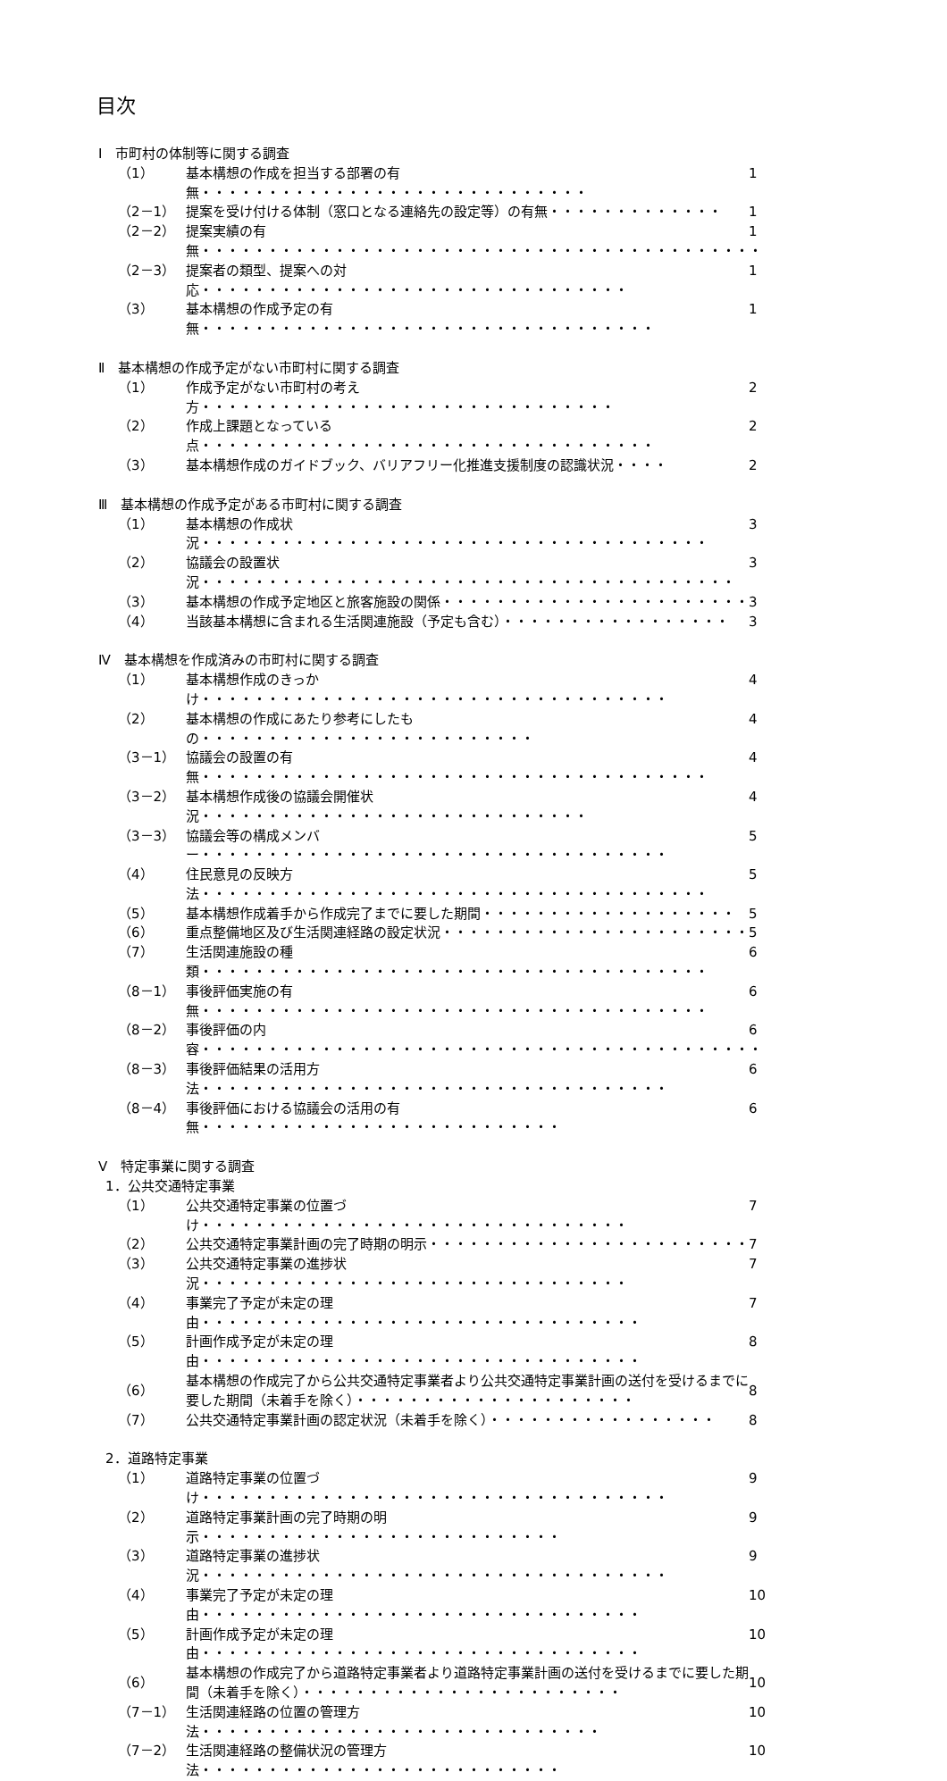目次
Ⅰ　市町村の体制等に関する調査
（1） 基本構想の作成を担当する部署の有無・・・・・・・・・・・・・・・・・・・・・・・・・・・・・ 1
（2－1） 提案を受け付ける体制（窓口となる連絡先の設定等）の有無・・・・・・・・・・・・・ 1
（2－2） 提案実績の有無・・・・・・・・・・・・・・・・・・・・・・・・・・・・・・・・・・・・・・・・・・ 1
（2－3） 提案者の類型、提案への対応・・・・・・・・・・・・・・・・・・・・・・・・・・・・・・・・ 1
（3） 基本構想の作成予定の有無・・・・・・・・・・・・・・・・・・・・・・・・・・・・・・・・・・ 1
Ⅱ　基本構想の作成予定がない市町村に関する調査
（1） 作成予定がない市町村の考え方・・・・・・・・・・・・・・・・・・・・・・・・・・・・・・・ 2
（2） 作成上課題となっている点・・・・・・・・・・・・・・・・・・・・・・・・・・・・・・・・・・ 2
（3） 基本構想作成のガイドブック、バリアフリー化推進支援制度の認識状況・・・・ 2
Ⅲ　基本構想の作成予定がある市町村に関する調査
（1） 基本構想の作成状況・・・・・・・・・・・・・・・・・・・・・・・・・・・・・・・・・・・・・・ 3
（2） 協議会の設置状況・・・・・・・・・・・・・・・・・・・・・・・・・・・・・・・・・・・・・・・・ 3
（3） 基本構想の作成予定地区と旅客施設の関係・・・・・・・・・・・・・・・・・・・・・・・ 3
（4） 当該基本構想に含まれる生活関連施設（予定も含む）・・・・・・・・・・・・・・・・・ 3
Ⅳ　基本構想を作成済みの市町村に関する調査
（1） 基本構想作成のきっかけ・・・・・・・・・・・・・・・・・・・・・・・・・・・・・・・・・・・ 4
（2） 基本構想の作成にあたり参考にしたもの・・・・・・・・・・・・・・・・・・・・・・・・・ 4
（3－1） 協議会の設置の有無・・・・・・・・・・・・・・・・・・・・・・・・・・・・・・・・・・・・・・ 4
（3－2） 基本構想作成後の協議会開催状況・・・・・・・・・・・・・・・・・・・・・・・・・・・・・ 4
（3－3） 協議会等の構成メンバー・・・・・・・・・・・・・・・・・・・・・・・・・・・・・・・・・・・ 5
（4） 住民意見の反映方法・・・・・・・・・・・・・・・・・・・・・・・・・・・・・・・・・・・・・・ 5
（5） 基本構想作成着手から作成完了までに要した期間・・・・・・・・・・・・・・・・・・・ 5
（6） 重点整備地区及び生活関連経路の設定状況・・・・・・・・・・・・・・・・・・・・・・・ 5
（7） 生活関連施設の種類・・・・・・・・・・・・・・・・・・・・・・・・・・・・・・・・・・・・・・ 6
（8－1） 事後評価実施の有無・・・・・・・・・・・・・・・・・・・・・・・・・・・・・・・・・・・・・・ 6
（8－2） 事後評価の内容・・・・・・・・・・・・・・・・・・・・・・・・・・・・・・・・・・・・・・・・・・ 6
（8－3） 事後評価結果の活用方法・・・・・・・・・・・・・・・・・・・・・・・・・・・・・・・・・・・ 6
（8－4） 事後評価における協議会の活用の有無・・・・・・・・・・・・・・・・・・・・・・・・・・・ 6
Ⅴ　特定事業に関する調査
1．公共交通特定事業
（1） 公共交通特定事業の位置づけ・・・・・・・・・・・・・・・・・・・・・・・・・・・・・・・・ 7
（2） 公共交通特定事業計画の完了時期の明示・・・・・・・・・・・・・・・・・・・・・・・・ 7
（3） 公共交通特定事業の進捗状況・・・・・・・・・・・・・・・・・・・・・・・・・・・・・・・・ 7
（4） 事業完了予定が未定の理由・・・・・・・・・・・・・・・・・・・・・・・・・・・・・・・・・ 7
（5） 計画作成予定が未定の理由・・・・・・・・・・・・・・・・・・・・・・・・・・・・・・・・・ 8
（6） 基本構想の作成完了から公共交通特定事業者より公共交通特定事業計画の送付を受けるまでに要した期間（未着手を除く）・・・・・・・・・・・・・・・・・・・・・ 8
（7） 公共交通特定事業計画の認定状況（未着手を除く）・・・・・・・・・・・・・・・・・ 8
2．道路特定事業
（1） 道路特定事業の位置づけ・・・・・・・・・・・・・・・・・・・・・・・・・・・・・・・・・・・ 9
（2） 道路特定事業計画の完了時期の明示・・・・・・・・・・・・・・・・・・・・・・・・・・・ 9
（3） 道路特定事業の進捗状況・・・・・・・・・・・・・・・・・・・・・・・・・・・・・・・・・・・ 9
（4） 事業完了予定が未定の理由・・・・・・・・・・・・・・・・・・・・・・・・・・・・・・・・・ 10
（5） 計画作成予定が未定の理由・・・・・・・・・・・・・・・・・・・・・・・・・・・・・・・・・ 10
（6） 基本構想の作成完了から道路特定事業者より道路特定事業計画の送付を受けるまでに要した期間（未着手を除く）・・・・・・・・・・・・・・・・・・・・・・・・ 10
（7－1） 生活関連経路の位置の管理方法・・・・・・・・・・・・・・・・・・・・・・・・・・・・・・ 10
（7－2） 生活関連経路の整備状況の管理方法・・・・・・・・・・・・・・・・・・・・・・・・・・・ 10